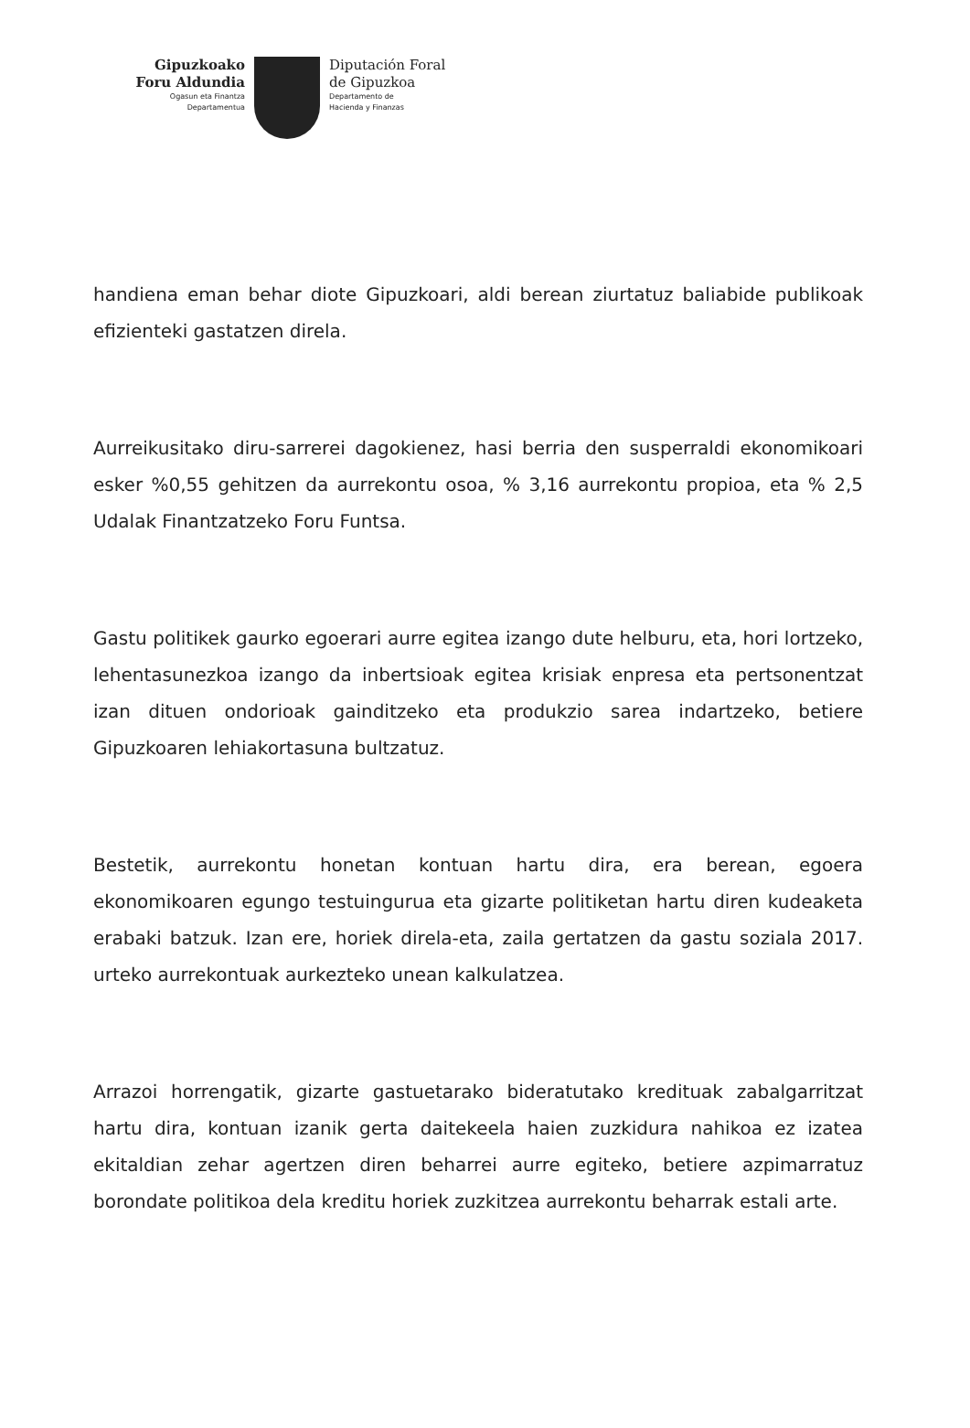Gipuzkoako
Foru Aldundia
Ogasun eta Finantza
Departamentua
Diputación Foral
de Gipuzkoa
Departamento de
Hacienda y Finanzas
handiena eman behar diote Gipuzkoari, aldi berean ziurtatuz baliabide publikoak efizienteki gastatzen direla.
Aurreikusitako diru-sarrerei dagokienez, hasi berria den susperraldi ekonomikoari esker %0,55 gehitzen da aurrekontu osoa, % 3,16 aurrekontu propioa, eta % 2,5 Udalak Finantzatzeko Foru Funtsa.
Gastu politikek gaurko egoerari aurre egitea izango dute helburu, eta, hori lortzeko, lehentasunezkoa izango da inbertsioak egitea krisiak enpresa eta pertsonentzat izan dituen ondorioak gainditzeko eta produkzio sarea indartzeko, betiere Gipuzkoaren lehiakortasuna bultzatuz.
Bestetik, aurrekontu honetan kontuan hartu dira, era berean, egoera ekonomikoaren egungo testuingurua eta gizarte politiketan hartu diren kudeaketa erabaki batzuk. Izan ere, horiek direla-eta, zaila gertatzen da gastu soziala 2017. urteko aurrekontuak aurkezteko unean kalkulatzea.
Arrazoi horrengatik, gizarte gastuetarako bideratutako kredituak zabalgarritzat hartu dira, kontuan izanik gerta daitekeela haien zuzkidura nahikoa ez izatea ekitaldian zehar agertzen diren beharrei aurre egiteko, betiere azpimarratuz borondate politikoa dela kreditu horiek zuzkitzea aurrekontu beharrak estali arte.